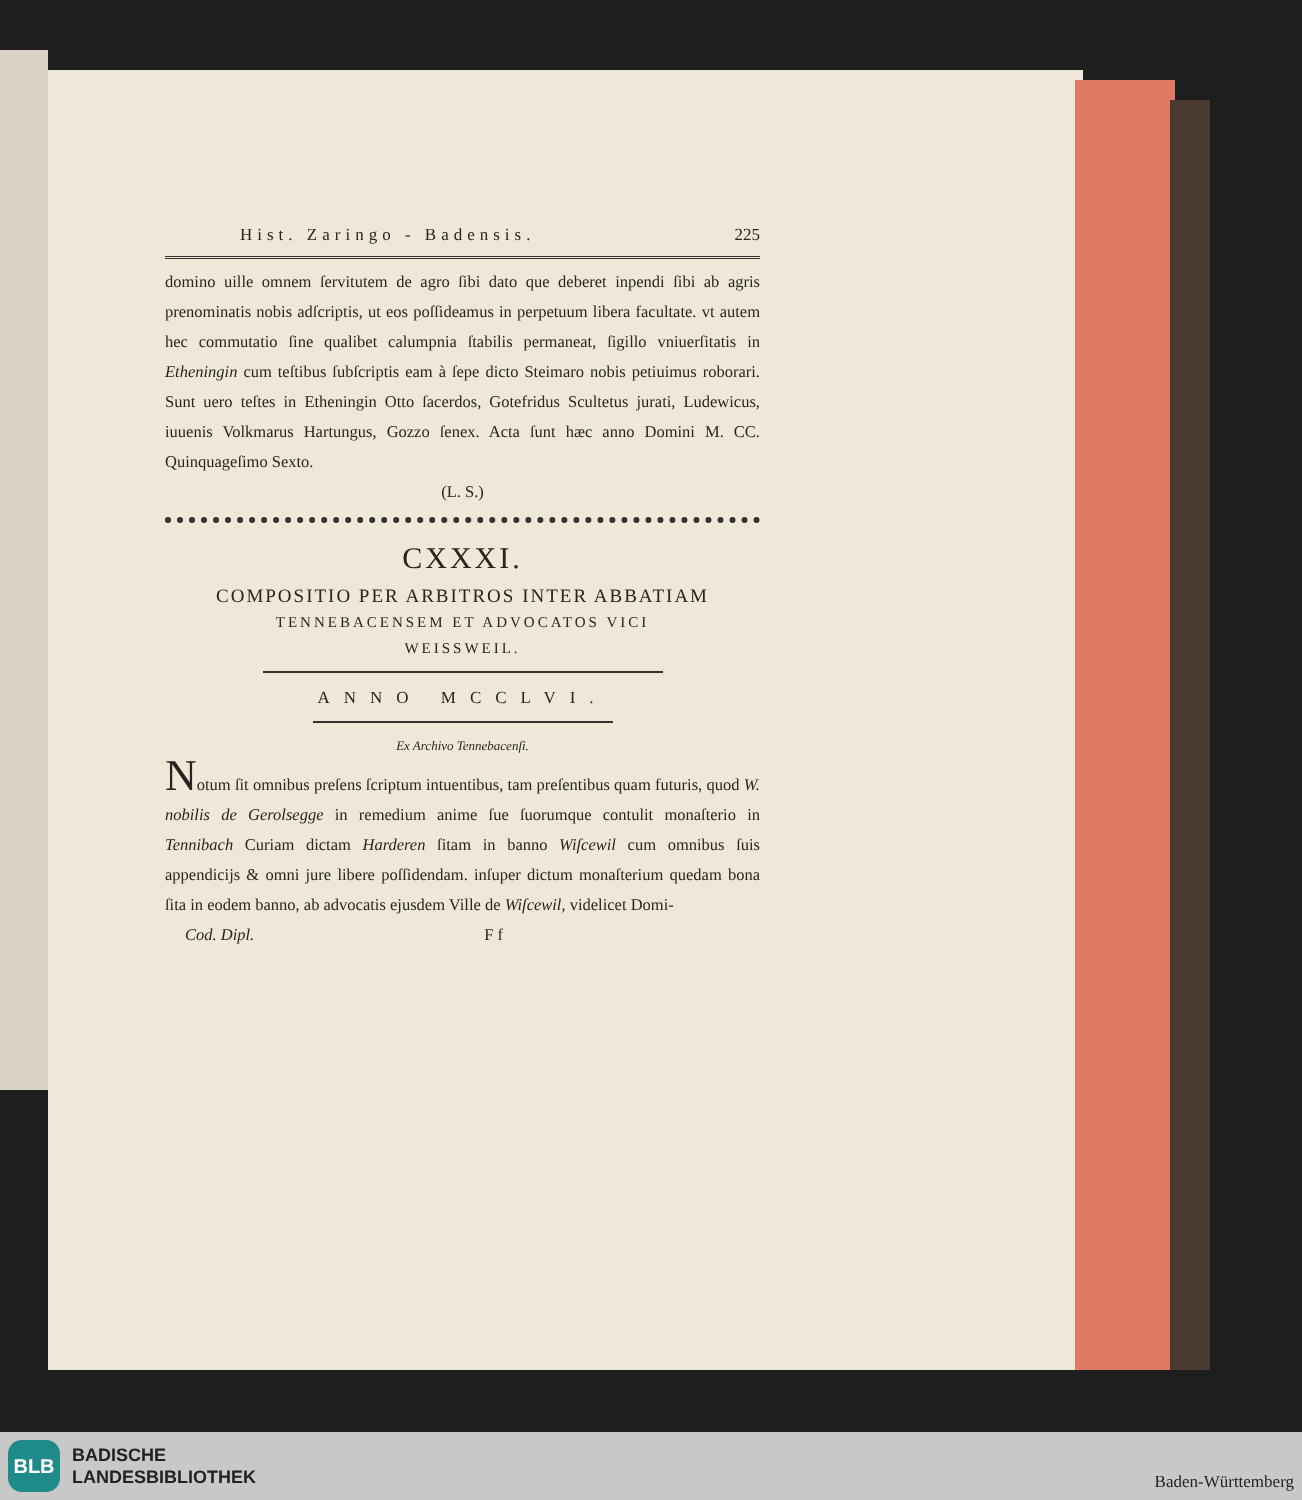Hist. Zaringo - Badensis. 225
domino uille omnem ſervitutem de agro ſibi dato que deberet inpendi ſibi ab agris prenominatis nobis adſcriptis, ut eos poſſideamus in perpetuum libera facultate. vt autem hec commutatio ſine qualibet calumpnia ſtabilis permaneat, ſigillo vniuerſitatis in Etheningin cum teſtibus ſubſcriptis eam à ſepe dicto Steimaro nobis petiuimus roborari. Sunt uero teſtes in Etheningin Otto ſacerdos, Gotefridus Scultetus jurati, Ludewicus, iuuenis Volkmarus Hartungus, Gozzo ſenex. Acta ſunt hæc anno Domini M. CC. Quinquageſimo Sexto.
(L. S.)
CXXXI.
COMPOSITIO PER ARBITROS INTER ABBATIAM
TENNEBACENSEM ET ADVOCATOS VICI
WEISSWEIL.
ANNO MCCLVI.
Ex Archivo Tennebacenſi.
Notum ſit omnibus preſens ſcriptum intuentibus, tam preſentibus quam futuris, quod W. nobilis de Gerolsegge in remedium anime ſue ſuorumque contulit monaſterio in Tennibach Curiam dictam Harderen ſitam in banno Wiſcewil cum omnibus ſuis appendicijs & omni jure libere poſſidendam. inſuper dictum monaſterium quedam bona ſita in eodem banno, ab advocatis ejusdem Ville de Wiſcewil, videlicet Domi-
Cod. Dipl. F f
BLB
BADISCHE
LANDESBIBLIOTHEK
Baden-Württemberg